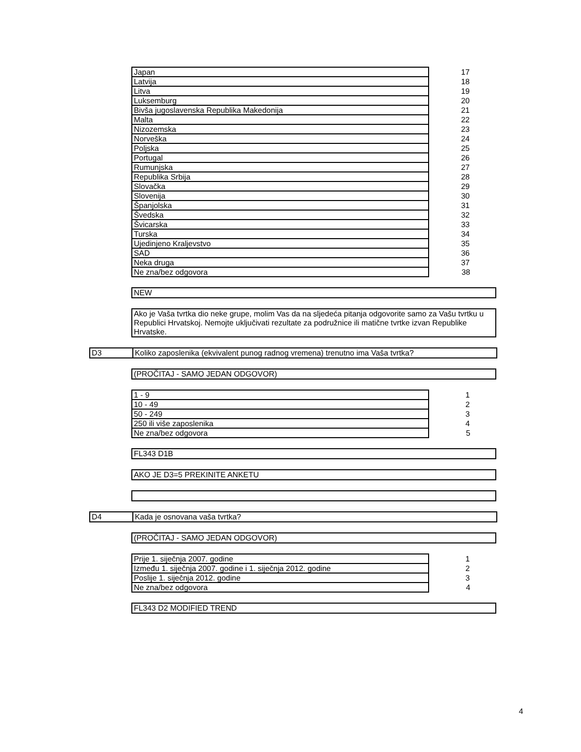| Japan | 17 |
| Latvija | 18 |
| Litva | 19 |
| Luksemburg | 20 |
| Bivša jugoslavenska Republika Makedonija | 21 |
| Malta | 22 |
| Nizozemska | 23 |
| Norveška | 24 |
| Poljska | 25 |
| Portugal | 26 |
| Rumunjska | 27 |
| Republika Srbija | 28 |
| Slovačka | 29 |
| Slovenija | 30 |
| Španjolska | 31 |
| Švedska | 32 |
| Švicarska | 33 |
| Turska | 34 |
| Ujedinjeno Kraljevstvo | 35 |
| SAD | 36 |
| Neka druga | 37 |
| Ne zna/bez odgovora | 38 |
NEW
Ako je Vaša tvrtka dio neke grupe, molim Vas da na sljedeća pitanja odgovorite samo za Vašu tvrtku u Republici Hrvatskoj. Nemojte uključivati rezultate za podružnice ili matične tvrtke izvan Republike Hrvatske.
D3 Koliko zaposlenika (ekvivalent punog radnog vremena) trenutno ima Vaša tvrtka?
(PROČITAJ - SAMO JEDAN ODGOVOR)
| 1 - 9 | 1 |
| 10 - 49 | 2 |
| 50 - 249 | 3 |
| 250 ili više zaposlenika | 4 |
| Ne zna/bez odgovora | 5 |
FL343 D1B
AKO JE D3=5 PREKINITE ANKETU
D4 Kada je osnovana vaša tvrtka?
(PROČITAJ - SAMO JEDAN ODGOVOR)
| Prije 1. siječnja 2007. godine | 1 |
| Između 1. siječnja 2007. godine i 1. siječnja 2012. godine | 2 |
| Poslije 1. siječnja 2012. godine | 3 |
| Ne zna/bez odgovora | 4 |
FL343 D2 MODIFIED TREND
4